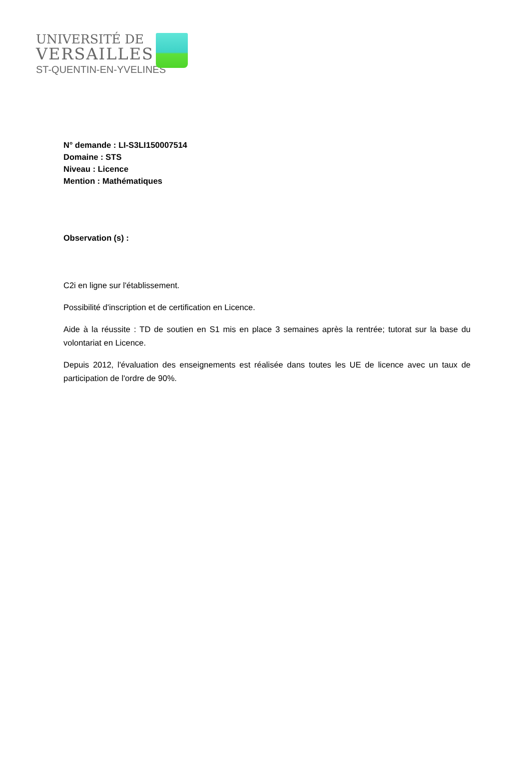UNIVERSITÉ DE
VERSAILLES
ST-QUENTIN-EN-YVELINES
N° demande : LI-S3LI150007514
Domaine : STS
Niveau : Licence
Mention : Mathématiques
Observation (s) :
C2i en ligne sur l'établissement.
Possibilité d'inscription et de certification en Licence.
Aide à la réussite : TD de soutien en S1 mis en place 3 semaines après la rentrée; tutorat sur la base du volontariat en Licence.
Depuis 2012, l'évaluation des enseignements est réalisée dans toutes les UE de licence avec un taux de participation de l'ordre de 90%.